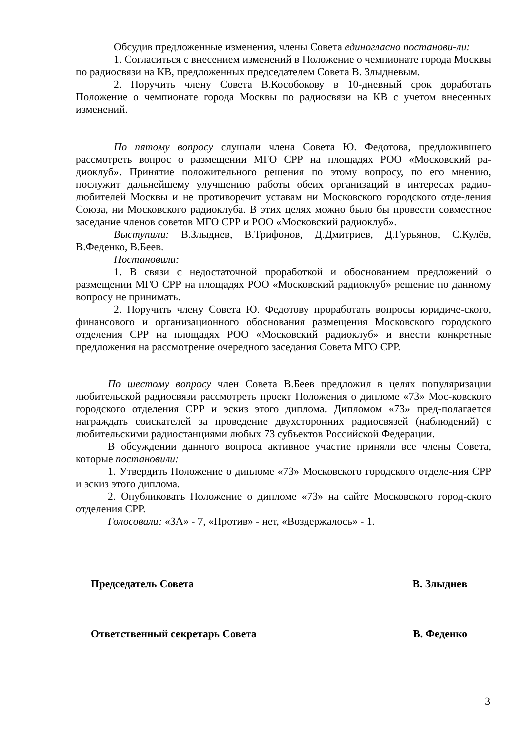Обсудив предложенные изменения, члены Совета единогласно постанови-ли:
1. Согласиться с внесением изменений в Положение о чемпионате города Москвы по радиосвязи на КВ, предложенных председателем Совета В. Злыдневым.
2. Поручить члену Совета В.Кособокову в 10-дневный срок доработать Положение о чемпионате города Москвы по радиосвязи на КВ с учетом внесенных изменений.
По пятому вопросу слушали члена Совета Ю. Федотова, предложившего рассмотреть вопрос о размещении МГО СРР на площадях РОО «Московский ра-диоклуб». Принятие положительного решения по этому вопросу, по его мнению, послужит дальнейшему улучшению работы обеих организаций в интересах радио-любителей Москвы и не противоречит уставам ни Московского городского отде-ления Союза, ни Московского радиоклуба. В этих целях можно было бы провести совместное заседание членов советов МГО СРР и РОО «Московский радиоклуб».
Выступили: В.Злыднев, В.Трифонов, Д.Дмитриев, Д.Гурьянов, С.Кулёв, В.Феденко, В.Беев.
Постановили:
1. В связи с недостаточной проработкой и обоснованием предложений о размещении МГО СРР на площадях РОО «Московский радиоклуб» решение по данному вопросу не принимать.
2. Поручить члену Совета Ю. Федотову проработать вопросы юридиче-ского, финансового и организационного обоснования размещения Московского городского отделения СРР на площадях РОО «Московский радиоклуб» и внести конкретные предложения на рассмотрение очередного заседания Совета МГО СРР.
По шестому вопросу член Совета В.Беев предложил в целях популяризации любительской радиосвязи рассмотреть проект Положения о дипломе «73» Мос-ковского городского отделения СРР и эскиз этого диплома. Дипломом «73» пред-полагается награждать соискателей за проведение двухсторонних радиосвязей (наблюдений) с любительскими радиостанциями любых 73 субъектов Российской Федерации.
В обсуждении данного вопроса активное участие приняли все члены Совета, которые постановили:
1. Утвердить Положение о дипломе «73» Московского городского отделе-ния СРР и эскиз этого диплома.
2. Опубликовать Положение о дипломе «73» на сайте Московского город-ского отделения СРР.
Голосовали: «ЗА» - 7, «Против» - нет, «Воздержалось» - 1.
Председатель Совета В. Злыднев
Ответственный секретарь Совета В. Феденко
3